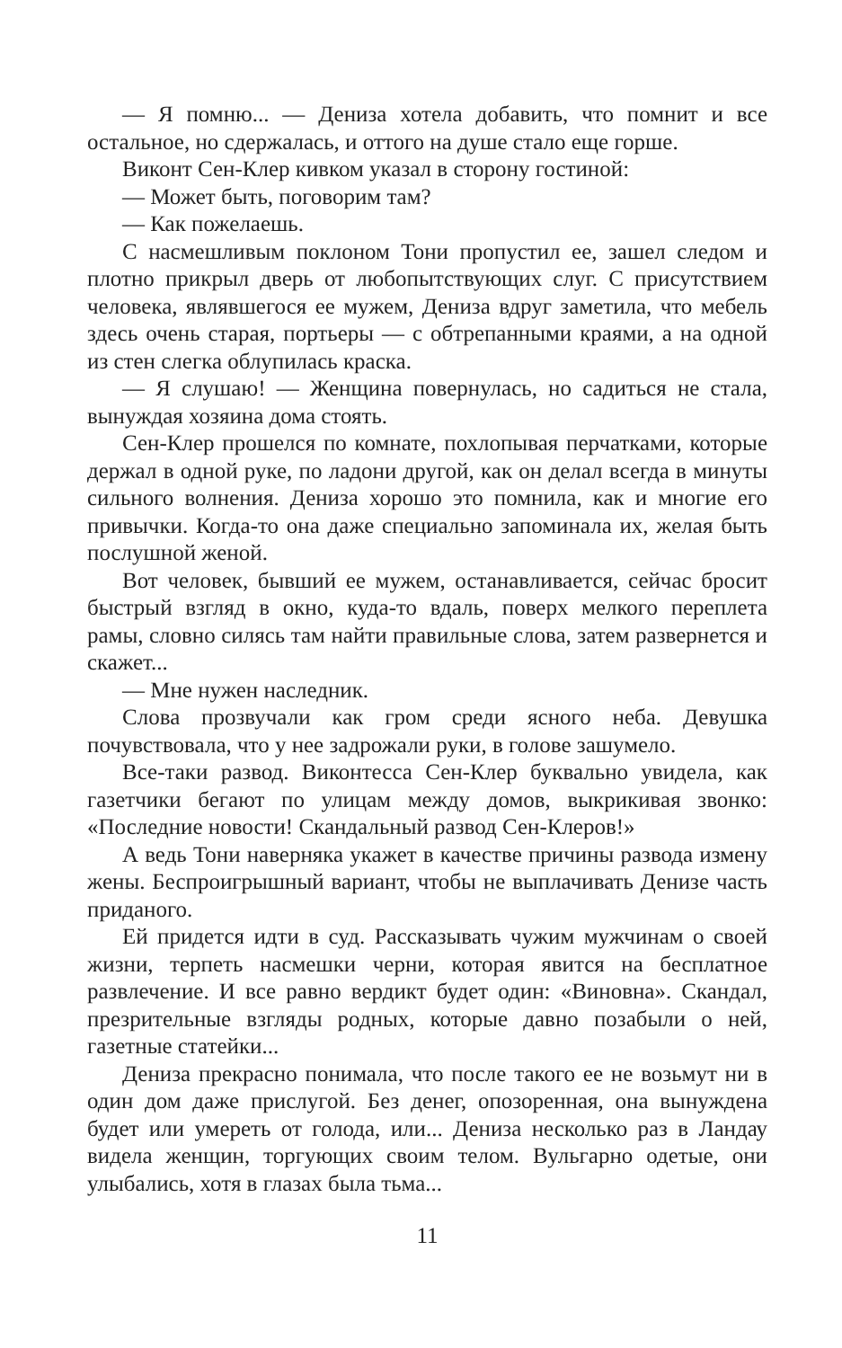— Я помню... — Дениза хотела добавить, что помнит и все остальное, но сдержалась, и оттого на душе стало еще горше.
Виконт Сен-Клер кивком указал в сторону гостиной:
— Может быть, поговорим там?
— Как пожелаешь.
С насмешливым поклоном Тони пропустил ее, зашел следом и плотно прикрыл дверь от любопытствующих слуг. С присутствием человека, являвшегося ее мужем, Дениза вдруг заметила, что мебель здесь очень старая, портьеры — с обтрепанными краями, а на одной из стен слегка облупилась краска.
— Я слушаю! — Женщина повернулась, но садиться не стала, вынуждая хозяина дома стоять.
Сен-Клер прошелся по комнате, похлопывая перчатками, которые держал в одной руке, по ладони другой, как он делал всегда в минуты сильного волнения. Дениза хорошо это помнила, как и многие его привычки. Когда-то она даже специально запоминала их, желая быть послушной женой.
Вот человек, бывший ее мужем, останавливается, сейчас бросит быстрый взгляд в окно, куда-то вдаль, поверх мелкого переплета рамы, словно силясь там найти правильные слова, затем развернется и скажет...
— Мне нужен наследник.
Слова прозвучали как гром среди ясного неба. Девушка почувствовала, что у нее задрожали руки, в голове зашумело.
Все-таки развод. Виконтесса Сен-Клер буквально увидела, как газетчики бегают по улицам между домов, выкрикивая звонко: «Последние новости! Скандальный развод Сен-Клеров!»
А ведь Тони наверняка укажет в качестве причины развода измену жены. Беспроигрышный вариант, чтобы не выплачивать Денизе часть приданого.
Ей придется идти в суд. Рассказывать чужим мужчинам о своей жизни, терпеть насмешки черни, которая явится на бесплатное развлечение. И все равно вердикт будет один: «Виновна». Скандал, презрительные взгляды родных, которые давно позабыли о ней, газетные статейки...
Дениза прекрасно понимала, что после такого ее не возьмут ни в один дом даже прислугой. Без денег, опозоренная, она вынуждена будет или умереть от голода, или... Дениза несколько раз в Ландау видела женщин, торгующих своим телом. Вульгарно одетые, они улыбались, хотя в глазах была тьма...
11